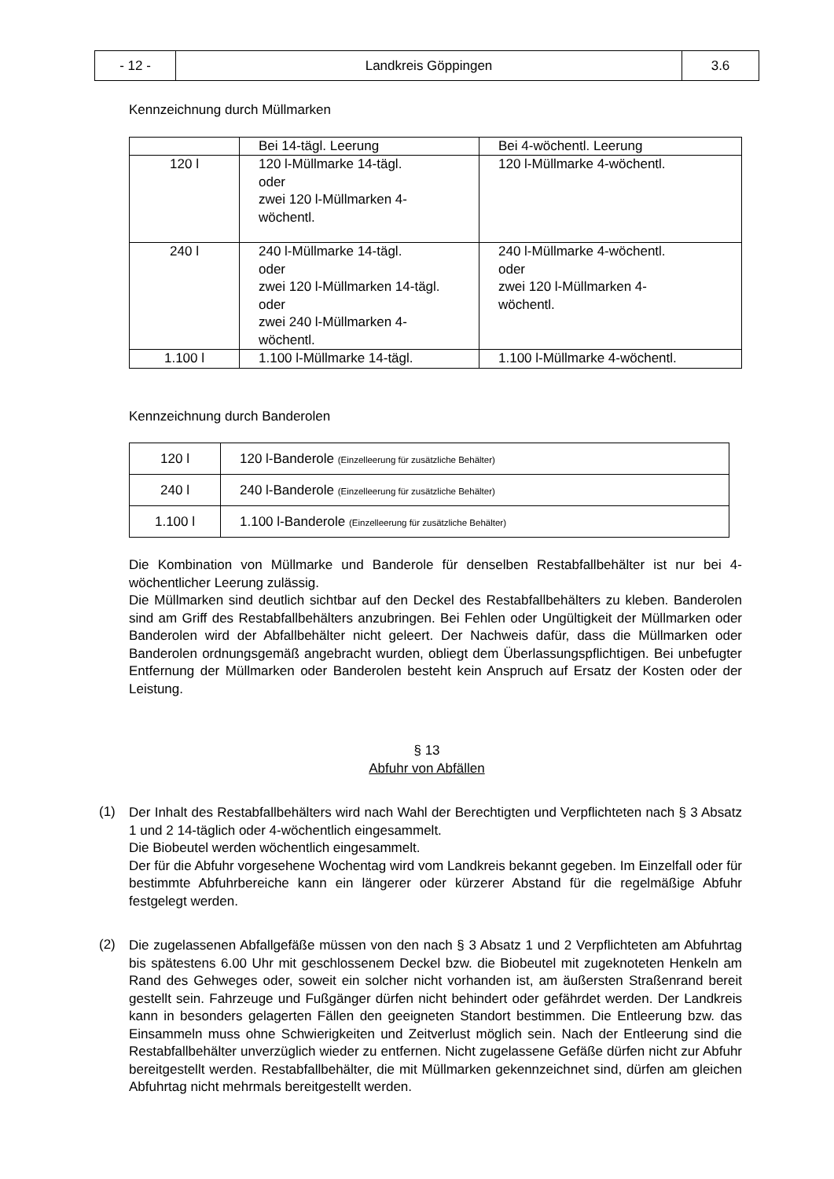| - 12 - | Landkreis Göppingen | 3.6 |
Kennzeichnung durch Müllmarken
| | Bei 14-tägl. Leerung | Bei 4-wöchentl. Leerung |
| 120 l | 120 l-Müllmarke 14-tägl. oder zwei 120 l-Müllmarken 4- wöchentl. | 120 l-Müllmarke 4-wöchentl. |
| 240 l | 240 l-Müllmarke 14-tägl. oder zwei 120 l-Müllmarken 14-tägl. oder zwei 240 l-Müllmarken 4- wöchentl. | 240 l-Müllmarke 4-wöchentl. oder zwei 120 l-Müllmarken 4- wöchentl. |
| 1.100 l | 1.100 l-Müllmarke 14-tägl. | 1.100 l-Müllmarke 4-wöchentl. |
Kennzeichnung durch Banderolen
| 120 l | 120 l-Banderole (Einzelleerung für zusätzliche Behälter) |
| 240 l | 240 l-Banderole (Einzelleerung für zusätzliche Behälter) |
| 1.100 l | 1.100 l-Banderole (Einzelleerung für zusätzliche Behälter) |
Die Kombination von Müllmarke und Banderole für denselben Restabfallbehälter ist nur bei 4-wöchentlicher Leerung zulässig.
Die Müllmarken sind deutlich sichtbar auf den Deckel des Restabfallbehälters zu kleben. Banderolen sind am Griff des Restabfallbehälters anzubringen. Bei Fehlen oder Ungültigkeit der Müllmarken oder Banderolen wird der Abfallbehälter nicht geleert. Der Nachweis dafür, dass die Müllmarken oder Banderolen ordnungsgemäß angebracht wurden, obliegt dem Überlassungspflichtigen. Bei unbefugter Entfernung der Müllmarken oder Banderolen besteht kein Anspruch auf Ersatz der Kosten oder der Leistung.
§ 13
Abfuhr von Abfällen
(1)
Der Inhalt des Restabfallbehälters wird nach Wahl der Berechtigten und Verpflichteten nach § 3 Absatz 1 und 2 14-täglich oder 4-wöchentlich eingesammelt.
Die Biobeutel werden wöchentlich eingesammelt.
Der für die Abfuhr vorgesehene Wochentag wird vom Landkreis bekannt gegeben. Im Einzelfall oder für bestimmte Abfuhrbereiche kann ein längerer oder kürzerer Abstand für die regelmäßige Abfuhr festgelegt werden.
(2)
Die zugelassenen Abfallgefäße müssen von den nach § 3 Absatz 1 und 2 Verpflichteten am Abfuhrtag bis spätestens 6.00 Uhr mit geschlossenem Deckel bzw. die Biobeutel mit zugeknoteten Henkeln am Rand des Gehweges oder, soweit ein solcher nicht vorhanden ist, am äußersten Straßenrand bereit gestellt sein. Fahrzeuge und Fußgänger dürfen nicht behindert oder gefährdet werden. Der Landkreis kann in besonders gelagerten Fällen den geeigneten Standort bestimmen. Die Entleerung bzw. das Einsammeln muss ohne Schwierigkeiten und Zeitverlust möglich sein. Nach der Entleerung sind die Restabfallbehälter unverzüglich wieder zu entfernen. Nicht zugelassene Gefäße dürfen nicht zur Abfuhr bereitgestellt werden. Restabfallbehälter, die mit Müllmarken gekennzeichnet sind, dürfen am gleichen Abfuhrtag nicht mehrmals bereitgestellt werden.